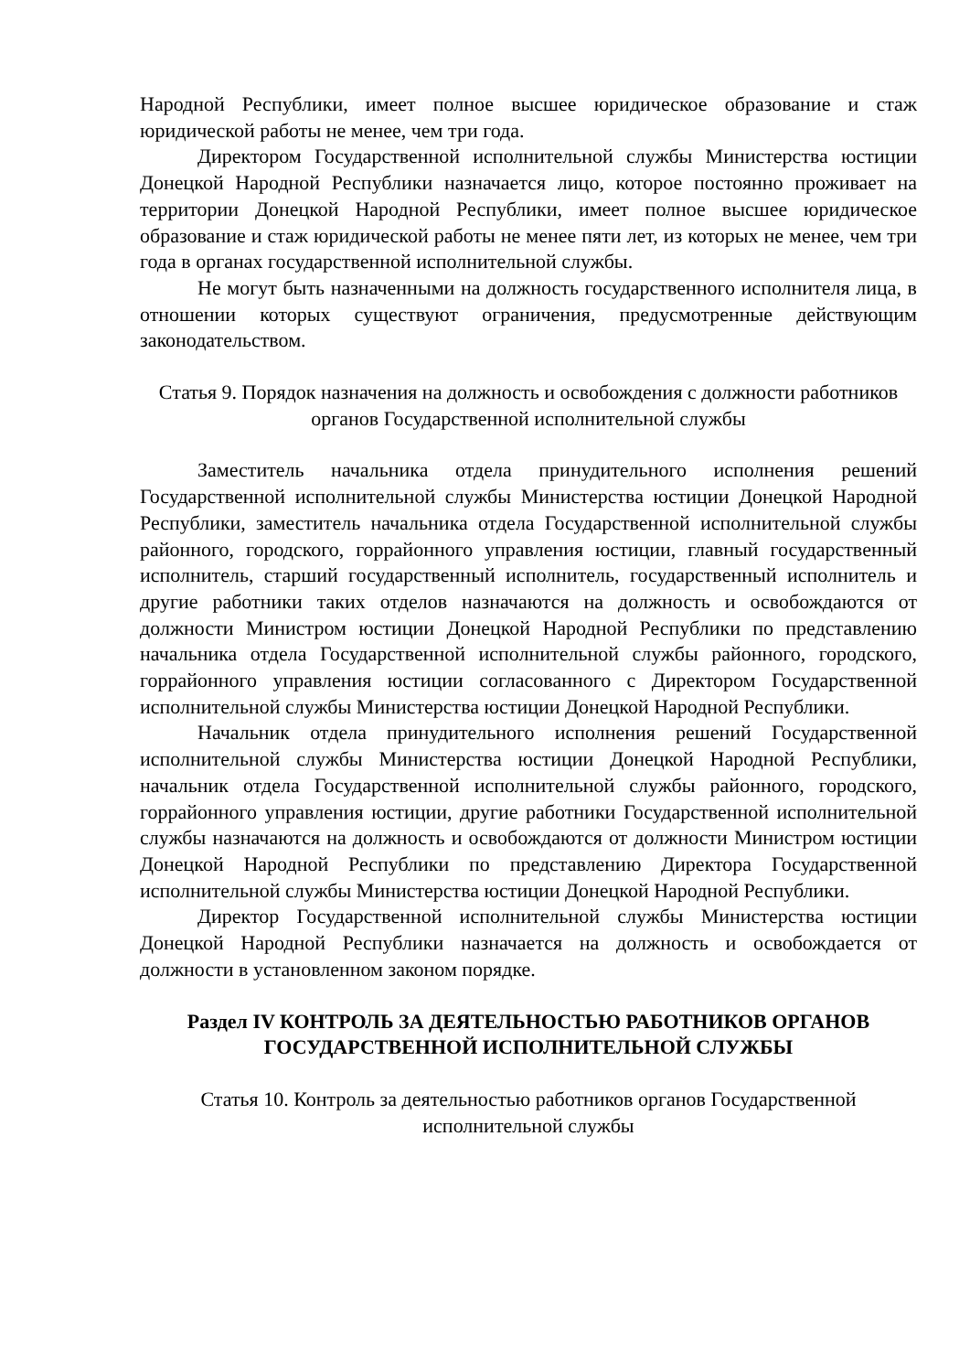Народной Республики, имеет полное высшее юридическое образование и стаж юридической работы не менее, чем три года.
Директором Государственной исполнительной службы Министерства юстиции Донецкой Народной Республики назначается лицо, которое постоянно проживает на территории Донецкой Народной Республики, имеет полное высшее юридическое образование и стаж юридической работы не менее пяти лет, из которых не менее, чем три года в органах государственной исполнительной службы.
Не могут быть назначенными на должность государственного исполнителя лица, в отношении которых существуют ограничения, предусмотренные действующим законодательством.
Статья 9. Порядок назначения на должность и освобождения с должности работников органов Государственной исполнительной службы
Заместитель начальника отдела принудительного исполнения решений Государственной исполнительной службы Министерства юстиции Донецкой Народной Республики, заместитель начальника отдела Государственной исполнительной службы районного, городского, горрайонного управления юстиции, главный государственный исполнитель, старший государственный исполнитель, государственный исполнитель и другие работники таких отделов назначаются на должность и освобождаются от должности Министром юстиции Донецкой Народной Республики по представлению начальника отдела Государственной исполнительной службы районного, городского, горрайонного управления юстиции согласованного с Директором Государственной исполнительной службы Министерства юстиции Донецкой Народной Республики.
Начальник отдела принудительного исполнения решений Государственной исполнительной службы Министерства юстиции Донецкой Народной Республики, начальник отдела Государственной исполнительной службы районного, городского, горрайонного управления юстиции, другие работники Государственной исполнительной службы назначаются на должность и освобождаются от должности Министром юстиции Донецкой Народной Республики по представлению Директора Государственной исполнительной службы Министерства юстиции Донецкой Народной Республики.
Директор Государственной исполнительной службы Министерства юстиции Донецкой Народной Республики назначается на должность и освобождается от должности в установленном законом порядке.
Раздел IV КОНТРОЛЬ ЗА ДЕЯТЕЛЬНОСТЬЮ РАБОТНИКОВ ОРГАНОВ ГОСУДАРСТВЕННОЙ ИСПОЛНИТЕЛЬНОЙ СЛУЖБЫ
Статья 10. Контроль за деятельностью работников органов Государственной исполнительной службы